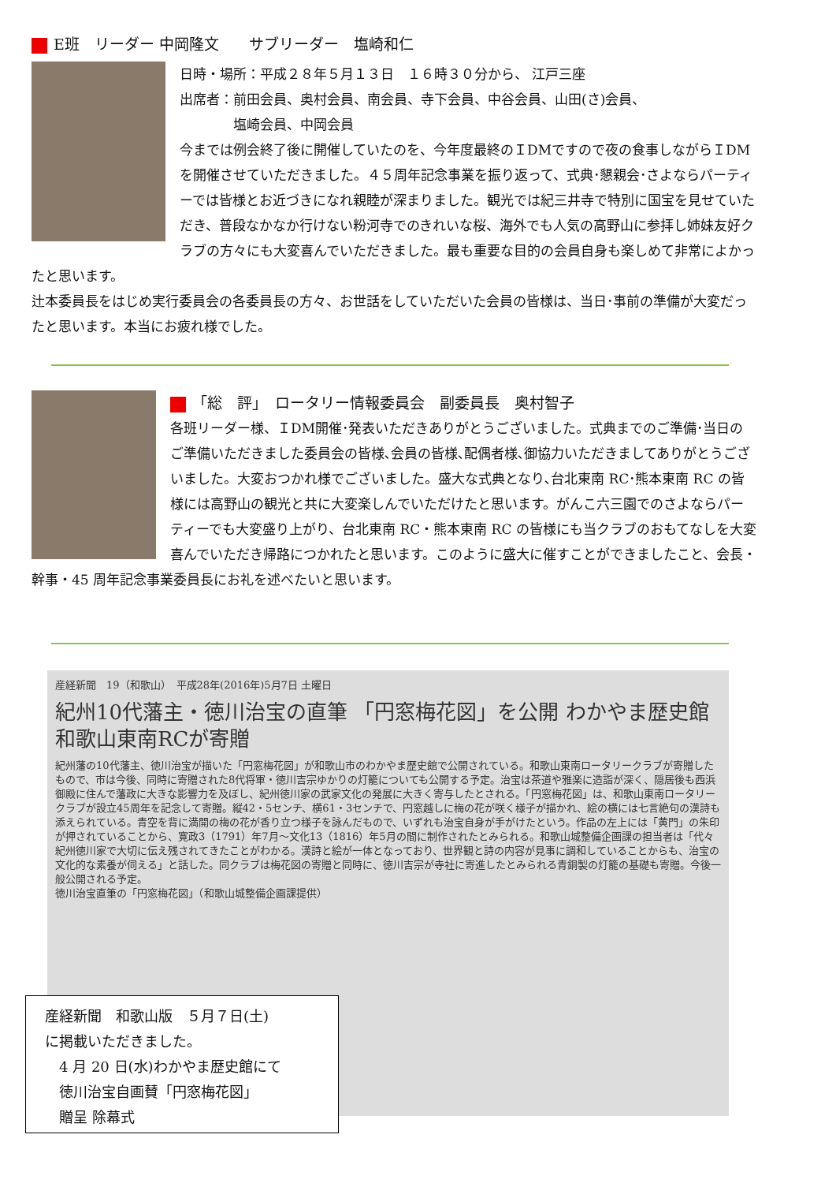E班　リーダー 中岡隆文　　サブリーダー　塩崎和仁
日時・場所：平成２８年５月１３日　１６時３０分から、 江戸三座
出席者：前田会員、奥村会員、南会員、寺下会員、中谷会員、山田(さ)会員、
　　　　塩崎会員、中岡会員
今までは例会終了後に開催していたのを、今年度最終のＩDMですので夜の食事しながらＩDMを開催させていただきました。４５周年記念事業を振り返って、式典･懇親会･さよならパーティーでは皆様とお近づきになれ親睦が深まりました。観光では紀三井寺で特別に国宝を見せていただき、普段なかなか行けない粉河寺でのきれいな桜、海外でも人気の高野山に参拝し姉妹友好クラブの方々にも大変喜んでいただきました。最も重要な目的の会員自身も楽しめて非常によかったと思います。
辻本委員長をはじめ実行委員会の各委員長の方々、お世話をしていただいた会員の皆様は、当日･事前の準備が大変だったと思います。本当にお疲れ様でした。
「総　評」　ロータリー情報委員会　副委員長　奥村智子
各班リーダー様、ＩDM開催･発表いただきありがとうございました。式典までのご準備･当日のご準備いただきました委員会の皆様､会員の皆様､配偶者様､御協力いただきましてありがとうございました。大変おつかれ様でございました。盛大な式典となり､台北東南 RC･熊本東南 RC の皆様には高野山の観光と共に大変楽しんでいただけたと思います。がんこ六三園でのさよならパーティーでも大変盛り上がり、台北東南 RC・熊本東南 RC の皆様にも当クラブのおもてなしを大変喜んでいただき帰路につかれたと思います。このように盛大に催すことができましたこと、会長・幹事・45 周年記念事業委員長にお礼を述べたいと思います。
産経新聞　19（和歌山）　平成28年(2016年)5月7日 土曜日
紀州10代藩主・徳川治宝の直筆 「円窓梅花図」を公開 わかやま歴史館 和歌山東南RCが寄贈
紀州藩の10代藩主、徳川治宝が描いた「円窓梅花図」が和歌山市のわかやま歴史館で公開されている。和歌山東南ロータリークラブが寄贈したもので、市は今後、同時に寄贈された8代将軍・徳川吉宗ゆかりの灯籠についても公開する予定。治宝は茶道や雅楽に造詣が深く、隠居後も西浜御殿に住んで藩政に大きな影響力を及ぼし、紀州徳川家の武家文化の発展に大きく寄与したとされる。「円窓梅花図」は、和歌山東南ロータリークラブが設立45周年を記念して寄贈。縦42・5センチ、横61・3センチで、円窓越しに梅の花が咲く様子が描かれ、絵の横には七言絶句の漢詩も添えられている。青空を背に満開の梅の花が香り立つ様子を詠んだもので、いずれも治宝自身が手がけたという。作品の左上には「黄門」の朱印が押されていることから、寛政3（1791）年7月～文化13（1816）年5月の間に制作されたとみられる。和歌山城整備企画課の担当者は「代々紀州徳川家で大切に伝え残されてきたことがわかる。漢詩と絵が一体となっており、世界観と詩の内容が見事に調和していることからも、治宝の文化的な素養が伺える」と話した。同クラブは梅花図の寄贈と同時に、徳川吉宗が寺社に寄進したとみられる青銅製の灯籠の基礎も寄贈。今後一般公開される予定。
徳川治宝直筆の「円窓梅花図」（和歌山城整備企画課提供）
産経新聞　和歌山版　５月７日(土)
に掲載いただきました。
　4 月 20 日(水)わかやま歴史館にて
　徳川治宝自画賛「円窓梅花図」
　贈呈 除幕式